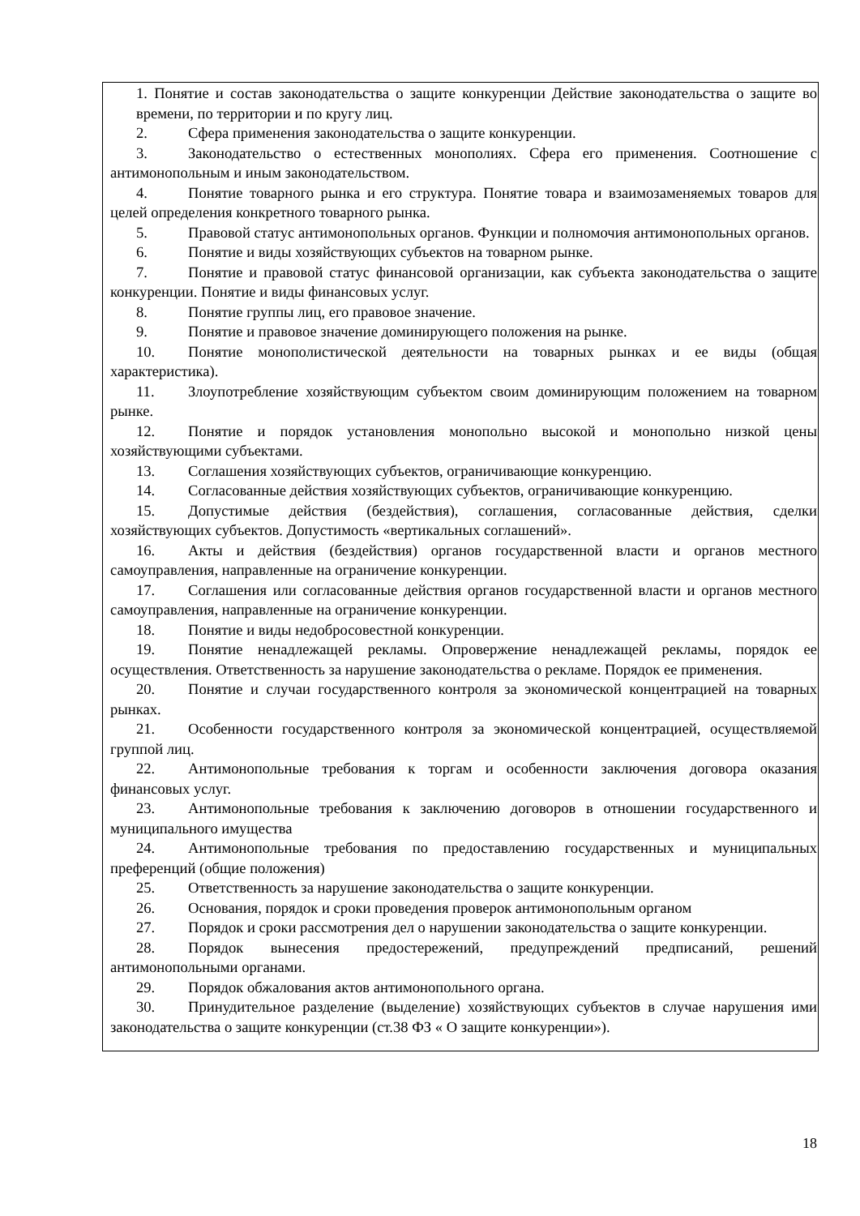1. Понятие и состав законодательства о защите конкуренции Действие законодательства о защите во времени, по территории и по кругу лиц.
2. Сфера применения законодательства о защите конкуренции.
3. Законодательство о естественных монополиях. Сфера его применения. Соотношение с антимонопольным и иным законодательством.
4. Понятие товарного рынка и его структура. Понятие товара и взаимозаменяемых товаров для целей определения конкретного товарного рынка.
5. Правовой статус антимонопольных органов. Функции и полномочия антимонопольных органов.
6. Понятие и виды хозяйствующих субъектов на товарном рынке.
7. Понятие и правовой статус финансовой организации, как субъекта законодательства о защите конкуренции. Понятие и виды финансовых услуг.
8. Понятие группы лиц, его правовое значение.
9. Понятие и правовое значение доминирующего положения на рынке.
10. Понятие монополистической деятельности на товарных рынках и ее виды (общая характеристика).
11. Злоупотребление хозяйствующим субъектом своим доминирующим положением на товарном рынке.
12. Понятие и порядок установления монопольно высокой и монопольно низкой цены хозяйствующими субъектами.
13. Соглашения хозяйствующих субъектов, ограничивающие конкуренцию.
14. Согласованные действия хозяйствующих субъектов, ограничивающие конкуренцию.
15. Допустимые действия (бездействия), соглашения, согласованные действия, сделки хозяйствующих субъектов. Допустимость «вертикальных соглашений».
16. Акты и действия (бездействия) органов государственной власти и органов местного самоуправления, направленные на ограничение конкуренции.
17. Соглашения или согласованные действия органов государственной власти и органов местного самоуправления, направленные на ограничение конкуренции.
18. Понятие и виды недобросовестной конкуренции.
19. Понятие ненадлежащей рекламы. Опровержение ненадлежащей рекламы, порядок ее осуществления. Ответственность за нарушение законодательства о рекламе. Порядок ее применения.
20. Понятие и случаи государственного контроля за экономической концентрацией на товарных рынках.
21. Особенности государственного контроля за экономической концентрацией, осуществляемой группой лиц.
22. Антимонопольные требования к торгам и особенности заключения договора оказания финансовых услуг.
23. Антимонопольные требования к заключению договоров в отношении государственного и муниципального имущества
24. Антимонопольные требования по предоставлению государственных и муниципальных преференций (общие положения)
25. Ответственность за нарушение законодательства о защите конкуренции.
26. Основания, порядок и сроки проведения проверок антимонопольным органом
27. Порядок и сроки рассмотрения дел о нарушении законодательства о защите конкуренции.
28. Порядок вынесения предостережений, предупреждений предписаний, решений антимонопольными органами.
29. Порядок обжалования актов антимонопольного органа.
30. Принудительное разделение (выделение) хозяйствующих субъектов в случае нарушения ими законодательства о защите конкуренции (ст.38 ФЗ « О защите конкуренции»).
18